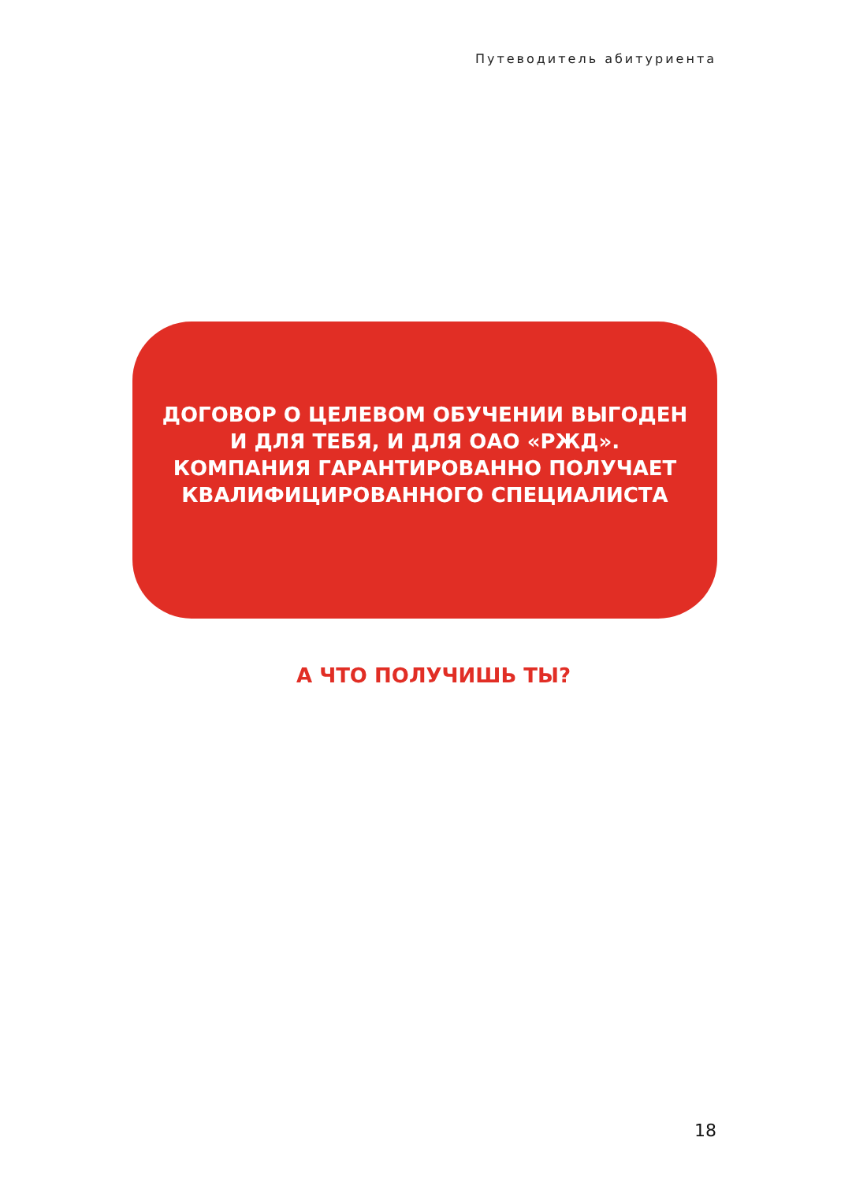Путеводитель абитуриента
ДОГОВОР О ЦЕЛЕВОМ ОБУЧЕНИИ ВЫГОДЕН
И ДЛЯ ТЕБЯ, И ДЛЯ ОАО «РЖД».
КОМПАНИЯ ГАРАНТИРОВАННО ПОЛУЧАЕТ
КВАЛИФИЦИРОВАННОГО СПЕЦИАЛИСТА
А ЧТО ПОЛУЧИШЬ ТЫ?
18